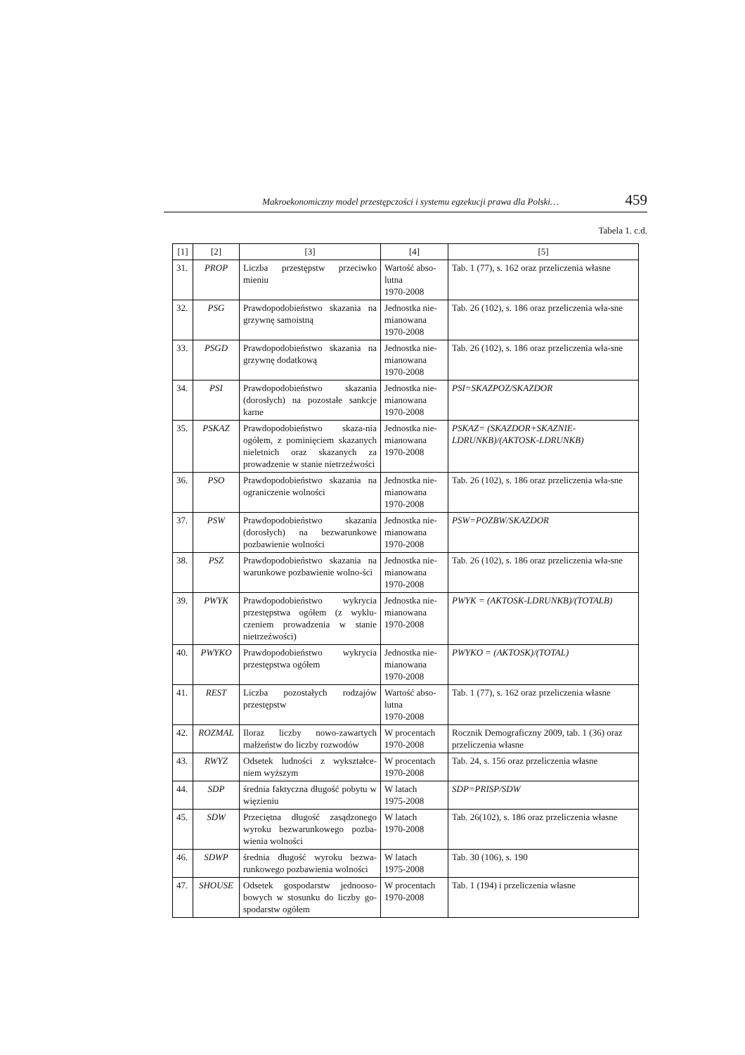Makroekonomiczny model przestępczości i systemu egzekucji prawa dla Polski… 459
Tabela 1. c.d.
| [1] | [2] | [3] | [4] | [5] |
| --- | --- | --- | --- | --- |
| 31. | PROP | Liczba przestępstw przeciwko mieniu | Wartość abso-lutna 1970-2008 | Tab. 1 (77), s. 162 oraz przeliczenia własne |
| 32. | PSG | Prawdopodobieństwo skazania na grzywnę samoistną | Jednostka nie-mianowana 1970-2008 | Tab. 26 (102), s. 186 oraz przeliczenia wła-sne |
| 33. | PSGD | Prawdopodobieństwo skazania na grzywnę dodatkową | Jednostka nie-mianowana 1970-2008 | Tab. 26 (102), s. 186 oraz przeliczenia wła-sne |
| 34. | PSI | Prawdopodobieństwo skazania (dorosłych) na pozostałe sankcje karne | Jednostka nie-mianowana 1970-2008 | PSI=SKAZPOZ/SKAZDOR |
| 35. | PSKAZ | Prawdopodobieństwo skaza-nia ogółem, z pominięciem skazanych nieletnich oraz skazanych za prowadzenie w stanie nietrzeźwości | Jednostka nie-mianowana 1970-2008 | PSKAZ= (SKAZDOR+SKAZNIE-LDRUNKB)/(AKTOSK-LDRUNKB) |
| 36. | PSO | Prawdopodobieństwo skazania na ograniczenie wolności | Jednostka nie-mianowana 1970-2008 | Tab. 26 (102), s. 186 oraz przeliczenia wła-sne |
| 37. | PSW | Prawdopodobieństwo skazania (dorosłych) na bezwarunkowe pozbawienie wolności | Jednostka nie-mianowana 1970-2008 | PSW=POZBW/SKAZDOR |
| 38. | PSZ | Prawdopodobieństwo skazania na warunkowe pozbawienie wolno-ści | Jednostka nie-mianowana 1970-2008 | Tab. 26 (102), s. 186 oraz przeliczenia wła-sne |
| 39. | PWYK | Prawdopodobieństwo wykrycia przestępstwa ogółem (z wyklu-czeniem prowadzenia w stanie nietrzeźwości) | Jednostka nie-mianowana 1970-2008 | PWYK = (AKTOSK-LDRUNKB)/(TOTALB) |
| 40. | PWYKO | Prawdopodobieństwo wykrycia przestępstwa ogółem | Jednostka nie-mianowana 1970-2008 | PWYKO = (AKTOSK)/(TOTAL) |
| 41. | REST | Liczba pozostałych rodzajów przestępstw | Wartość abso-lutna 1970-2008 | Tab. 1 (77), s. 162 oraz przeliczenia własne |
| 42. | ROZMAL | Iloraz liczby nowo-zawartych małżeństw do liczby rozwodów | W procentach 1970-2008 | Rocznik Demograficzny 2009, tab. 1 (36) oraz przeliczenia własne |
| 43. | RWYZ | Odsetek ludności z wykształce-niem wyższym | W procentach 1970-2008 | Tab. 24, s. 156 oraz przeliczenia własne |
| 44. | SDP | średnia faktyczna długość pobytu w więzieniu | W latach 1975-2008 | SDP=PRISP/SDW |
| 45. | SDW | Przeciętna długość zasądzonego wyroku bezwarunkowego pozba-wienia wolności | W latach 1970-2008 | Tab. 26(102), s. 186 oraz przeliczenia własne |
| 46. | SDWP | średnia długość wyroku bezwa-runkowego pozbawienia wolności | W latach 1975-2008 | Tab. 30 (106), s. 190 |
| 47. | SHOUSE | Odsetek gospodarstw jednooso-bowych w stosunku do liczby go-spodarstw ogółem | W procentach 1970-2008 | Tab. 1 (194) i przeliczenia własne |